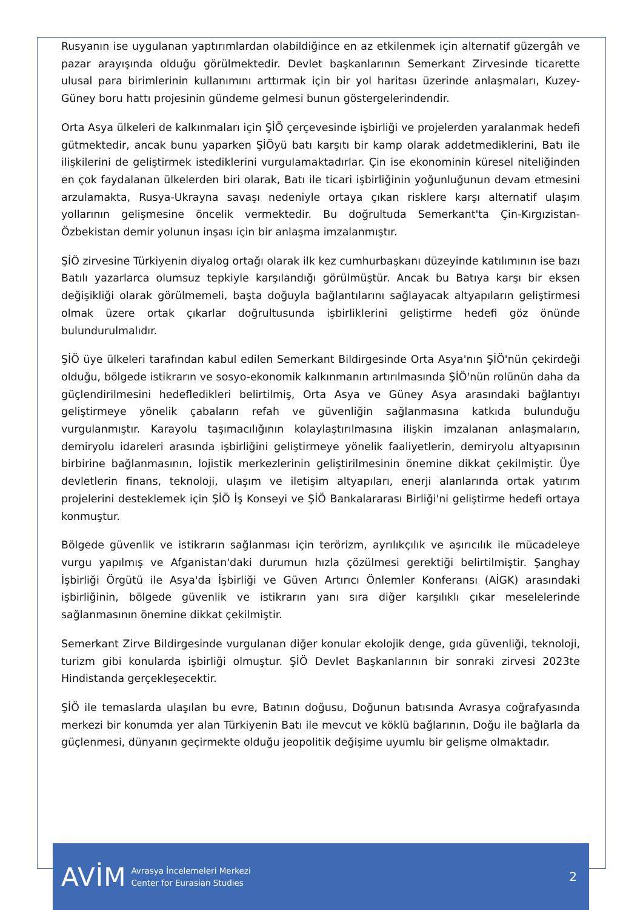Rusyanın ise uygulanan yaptırımlardan olabildiğince en az etkilenmek için alternatif güzergâh ve pazar arayışında olduğu görülmektedir. Devlet başkanlarının Semerkant Zirvesinde ticarette ulusal para birimlerinin kullanımını arttırmak için bir yol haritası üzerinde anlaşmaları, Kuzey-Güney boru hattı projesinin gündeme gelmesi bunun göstergelerindendir.
Orta Asya ülkeleri de kalkınmaları için ŞİÖ çerçevesinde işbirliği ve projelerden yaralanmak hedefi gütmektedir, ancak bunu yaparken ŞİÖyü batı karşıtı bir kamp olarak addetmediklerini, Batı ile ilişkilerini de geliştirmek istediklerini vurgulamaktadırlar. Çin ise ekonominin küresel niteliğinden en çok faydalanan ülkelerden biri olarak, Batı ile ticari işbirliğinin yoğunluğunun devam etmesini arzulamakta, Rusya-Ukrayna savaşı nedeniyle ortaya çıkan risklere karşı alternatif ulaşım yollarının gelişmesine öncelik vermektedir. Bu doğrultuda Semerkant'ta Çin-Kırgızistan-Özbekistan demir yolunun inşası için bir anlaşma imzalanmıştır.
ŞİÖ zirvesine Türkiyenin diyalog ortağı olarak ilk kez cumhurbaşkanı düzeyinde katılımının ise bazı Batılı yazarlarca olumsuz tepkiyle karşılandığı görülmüştür. Ancak bu Batıya karşı bir eksen değişikliği olarak görülmemeli, başta doğuyla bağlantılarını sağlayacak altyapıların geliştirmesi olmak üzere ortak çıkarlar doğrultusunda işbirliklerini geliştirme hedefi göz önünde bulundurulmalıdır.
ŞİÖ üye ülkeleri tarafından kabul edilen Semerkant Bildirgesinde Orta Asya'nın ŞİÖ'nün çekirdeği olduğu, bölgede istikrarın ve sosyo-ekonomik kalkınmanın artırılmasında ŞİÖ'nün rolünün daha da güçlendirilmesini hedefledikleri belirtilmiş, Orta Asya ve Güney Asya arasındaki bağlantıyı geliştirmeye yönelik çabaların refah ve güvenliğin sağlanmasına katkıda bulunduğu vurgulanmıştır. Karayolu taşımacılığının kolaylaştırılmasına ilişkin imzalanan anlaşmaların, demiryolu idareleri arasında işbirliğini geliştirmeye yönelik faaliyetlerin, demiryolu altyapısının birbirine bağlanmasının, lojistik merkezlerinin geliştirilmesinin önemine dikkat çekilmiştir. Üye devletlerin finans, teknoloji, ulaşım ve iletişim altyapıları, enerji alanlarında ortak yatırım projelerini desteklemek için ŞİÖ İş Konseyi ve ŞİÖ Bankalararası Birliği'ni geliştirme hedefi ortaya konmuştur.
Bölgede güvenlik ve istikrarın sağlanması için terörizm, ayrılıkçılık ve aşırıcılık ile mücadeleye vurgu yapılmış ve Afganistan'daki durumun hızla çözülmesi gerektiği belirtilmiştir. Şanghay İşbirliği Örgütü ile Asya'da İşbirliği ve Güven Artırıcı Önlemler Konferansı (AİGK) arasındaki işbirliğinin, bölgede güvenlik ve istikrarın yanı sıra diğer karşılıklı çıkar meselelerinde sağlanmasının önemine dikkat çekilmiştir.
Semerkant Zirve Bildirgesinde vurgulanan diğer konular ekolojik denge, gıda güvenliği, teknoloji, turizm gibi konularda işbirliği olmuştur. ŞİÖ Devlet Başkanlarının bir sonraki zirvesi 2023te Hindistanda gerçekleşecektir.
ŞİÖ ile temaslarda ulaşılan bu evre, Batının doğusu, Doğunun batısında Avrasya coğrafyasında merkezi bir konumda yer alan Türkiyenin Batı ile mevcut ve köklü bağlarının, Doğu ile bağlarla da güçlenmesi, dünyanın geçirmekte olduğu jeopolitik değişime uyumlu bir gelişme olmaktadır.
AVİM
Avrasya İncelemeleri Merkezi
Center for Eurasian Studies
2